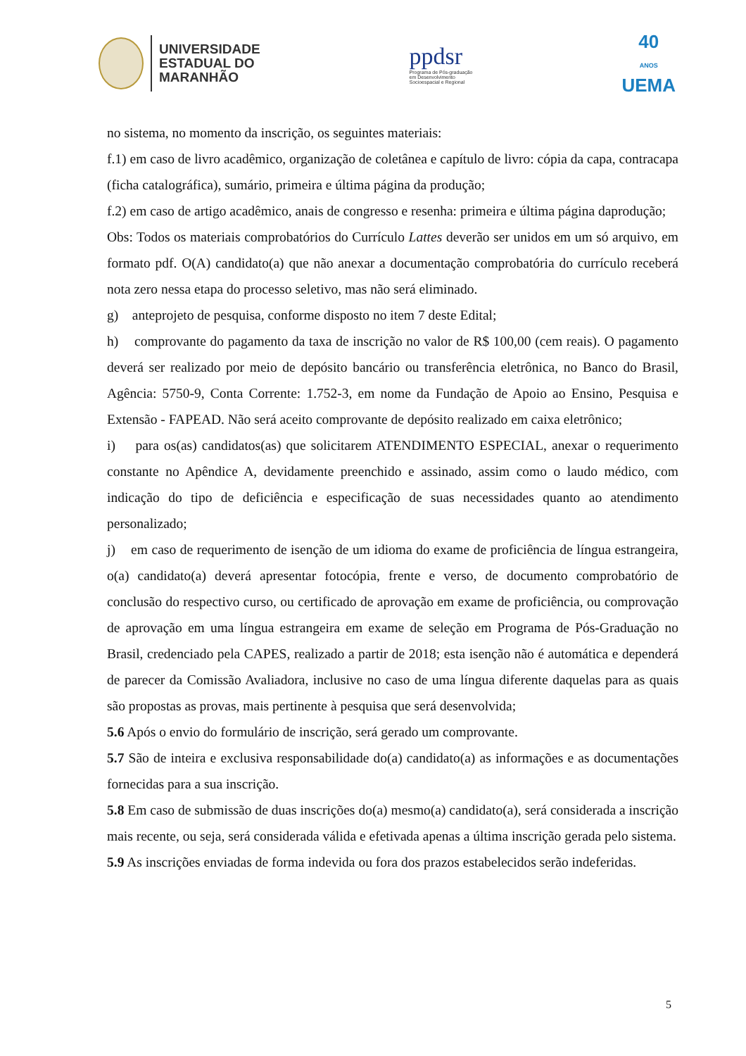UNIVERSIDADE
ESTADUAL DO
MARANHÃO
ppdsr
Programa de Pós-graduação
em Desenvolvimento
Socioespacial e Regional
40
ANOS
UEMA
no sistema, no momento da inscrição, os seguintes materiais:
f.1) em caso de livro acadêmico, organização de coletânea e capítulo de livro: cópia da capa, contracapa (ficha catalográfica), sumário, primeira e última página da produção;
f.2) em caso de artigo acadêmico, anais de congresso e resenha: primeira e última página daprodução;
Obs: Todos os materiais comprobatórios do Currículo Lattes deverão ser unidos em um só arquivo, em formato pdf. O(A) candidato(a) que não anexar a documentação comprobatória do currículo receberá nota zero nessa etapa do processo seletivo, mas não será eliminado.
g) anteprojeto de pesquisa, conforme disposto no item 7 deste Edital;
h) comprovante do pagamento da taxa de inscrição no valor de R$ 100,00 (cem reais). O pagamento deverá ser realizado por meio de depósito bancário ou transferência eletrônica, no Banco do Brasil, Agência: 5750-9, Conta Corrente: 1.752-3, em nome da Fundação de Apoio ao Ensino, Pesquisa e Extensão - FAPEAD. Não será aceito comprovante de depósito realizado em caixa eletrônico;
i) para os(as) candidatos(as) que solicitarem ATENDIMENTO ESPECIAL, anexar o requerimento constante no Apêndice A, devidamente preenchido e assinado, assim como o laudo médico, com indicação do tipo de deficiência e especificação de suas necessidades quanto ao atendimento personalizado;
j) em caso de requerimento de isenção de um idioma do exame de proficiência de língua estrangeira, o(a) candidato(a) deverá apresentar fotocópia, frente e verso, de documento comprobatório de conclusão do respectivo curso, ou certificado de aprovação em exame de proficiência, ou comprovação de aprovação em uma língua estrangeira em exame de seleção em Programa de Pós-Graduação no Brasil, credenciado pela CAPES, realizado a partir de 2018; esta isenção não é automática e dependerá de parecer da Comissão Avaliadora, inclusive no caso de uma língua diferente daquelas para as quais são propostas as provas, mais pertinente à pesquisa que será desenvolvida;
5.6 Após o envio do formulário de inscrição, será gerado um comprovante.
5.7 São de inteira e exclusiva responsabilidade do(a) candidato(a) as informações e as documentações fornecidas para a sua inscrição.
5.8 Em caso de submissão de duas inscrições do(a) mesmo(a) candidato(a), será considerada a inscrição mais recente, ou seja, será considerada válida e efetivada apenas a última inscrição gerada pelo sistema.
5.9 As inscrições enviadas de forma indevida ou fora dos prazos estabelecidos serão indeferidas.
5